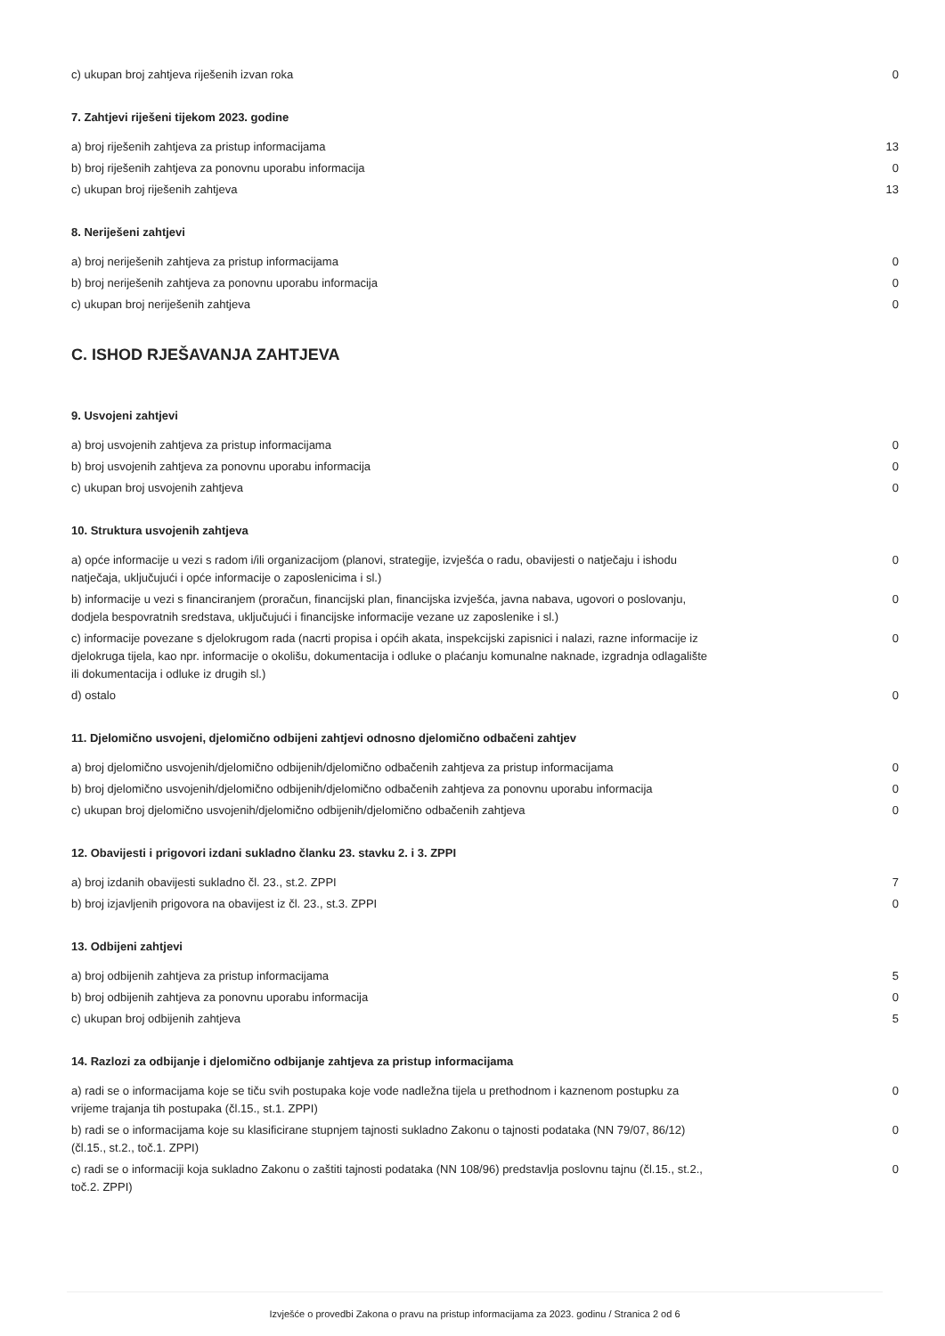| c) ukupan broj zahtjeva riješenih izvan roka | 0 |
7. Zahtjevi riješeni tijekom 2023. godine
| a) broj riješenih zahtjeva za pristup informacijama | 13 |
| b) broj riješenih zahtjeva za ponovnu uporabu informacija | 0 |
| c) ukupan broj riješenih zahtjeva | 13 |
8. Neriješeni zahtjevi
| a) broj neriješenih zahtjeva za pristup informacijama | 0 |
| b) broj neriješenih zahtjeva za ponovnu uporabu informacija | 0 |
| c) ukupan broj neriješenih zahtjeva | 0 |
C. ISHOD RJEŠAVANJA ZAHTJEVA
9. Usvojeni zahtjevi
| a) broj usvojenih zahtjeva za pristup informacijama | 0 |
| b) broj usvojenih zahtjeva za ponovnu uporabu informacija | 0 |
| c) ukupan broj usvojenih zahtjeva | 0 |
10. Struktura usvojenih zahtjeva
| a) opće informacije u vezi s radom i/ili organizacijom (planovi, strategije, izvješća o radu, obavijesti o natječaju i ishodu natječaja, uključujući i opće informacije o zaposlenicima i sl.) | 0 |
| b) informacije u vezi s financiranjem (proračun, financijski plan, financijska izvješća, javna nabava, ugovori o poslovanju, dodjela bespovratnih sredstava, uključujući i financijske informacije vezane uz zaposlenike i sl.) | 0 |
| c) informacije povezane s djelokrugom rada (nacrti propisa i općih akata, inspekcijski zapisnici i nalazi, razne informacije iz djelokruga tijela, kao npr. informacije o okolišu, dokumentacija i odluke o plaćanju komunalne naknade, izgradnja odlagalište ili dokumentacija i odluke iz drugih sl.) | 0 |
| d) ostalo | 0 |
11. Djelomično usvojeni, djelomično odbijeni zahtjevi odnosno djelomično odbačeni zahtjev
| a) broj djelomično usvojenih/djelomično odbijenih/djelomično odbačenih zahtjeva za pristup informacijama | 0 |
| b) broj djelomično usvojenih/djelomično odbijenih/djelomično odbačenih zahtjeva za ponovnu uporabu informacija | 0 |
| c) ukupan broj djelomično usvojenih/djelomično odbijenih/djelomično odbačenih zahtjeva | 0 |
12. Obavijesti i prigovori izdani sukladno članku 23. stavku 2. i 3. ZPPI
| a) broj izdanih obavijesti sukladno čl. 23., st.2. ZPPI | 7 |
| b) broj izjavljenih prigovora na obavijest iz čl. 23., st.3. ZPPI | 0 |
13. Odbijeni zahtjevi
| a) broj odbijenih zahtjeva za pristup informacijama | 5 |
| b) broj odbijenih zahtjeva za ponovnu uporabu informacija | 0 |
| c) ukupan broj odbijenih zahtjeva | 5 |
14. Razlozi za odbijanje i djelomično odbijanje zahtjeva za pristup informacijama
| a) radi se o informacijama koje se tiču svih postupaka koje vode nadležna tijela u prethodnom i kaznenom postupku za vrijeme trajanja tih postupaka (čl.15., st.1. ZPPI) | 0 |
| b) radi se o informacijama koje su klasificirane stupnjem tajnosti sukladno Zakonu o tajnosti podataka (NN 79/07, 86/12) (čl.15., st.2., toč.1. ZPPI) | 0 |
| c) radi se o informaciji koja sukladno Zakonu o zaštiti tajnosti podataka (NN 108/96) predstavlja poslovnu tajnu (čl.15., st.2., toč.2. ZPPI) | 0 |
Izvješće o provedbi Zakona o pravu na pristup informacijama za 2023. godinu / Stranica 2 od 6